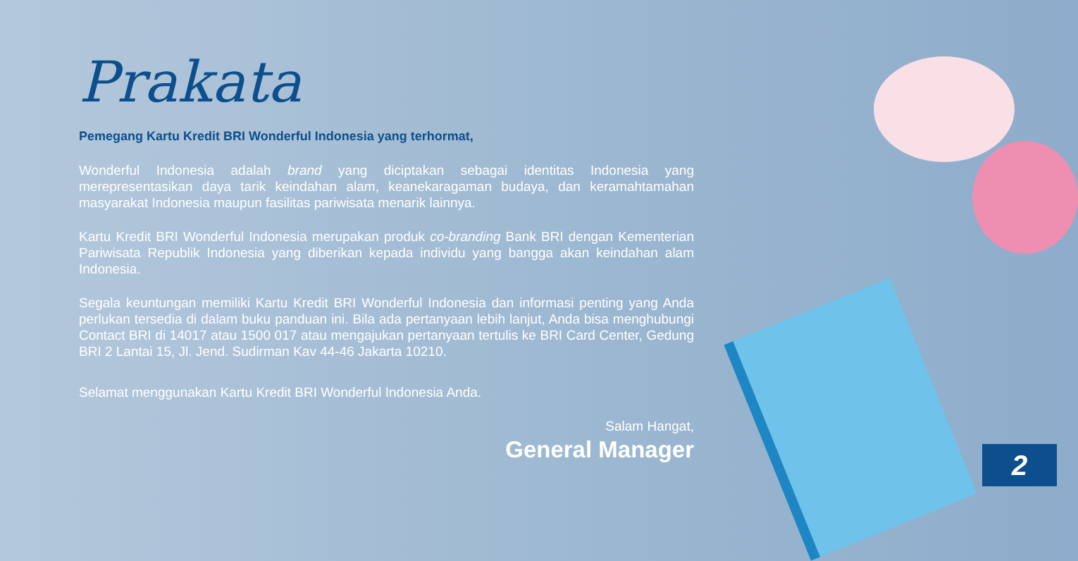Prakata
Pemegang Kartu Kredit BRI Wonderful Indonesia yang terhormat,
Wonderful Indonesia adalah brand yang diciptakan sebagai identitas Indonesia yang merepresentasikan daya tarik keindahan alam, keanekaragaman budaya, dan keramahtamahan masyarakat Indonesia maupun fasilitas pariwisata menarik lainnya.
Kartu Kredit BRI Wonderful Indonesia merupakan produk co-branding Bank BRI dengan Kementerian Pariwisata Republik Indonesia yang diberikan kepada individu yang bangga akan keindahan alam Indonesia.
Segala keuntungan memiliki Kartu Kredit BRI Wonderful Indonesia dan informasi penting yang Anda perlukan tersedia di dalam buku panduan ini. Bila ada pertanyaan lebih lanjut, Anda bisa menghubungi Contact BRI di 14017 atau 1500 017 atau mengajukan pertanyaan tertulis ke BRI Card Center, Gedung BRI 2 Lantai 15, Jl. Jend. Sudirman Kav 44-46 Jakarta 10210.
Selamat menggunakan Kartu Kredit BRI Wonderful Indonesia Anda.
Salam Hangat,
General Manager
2